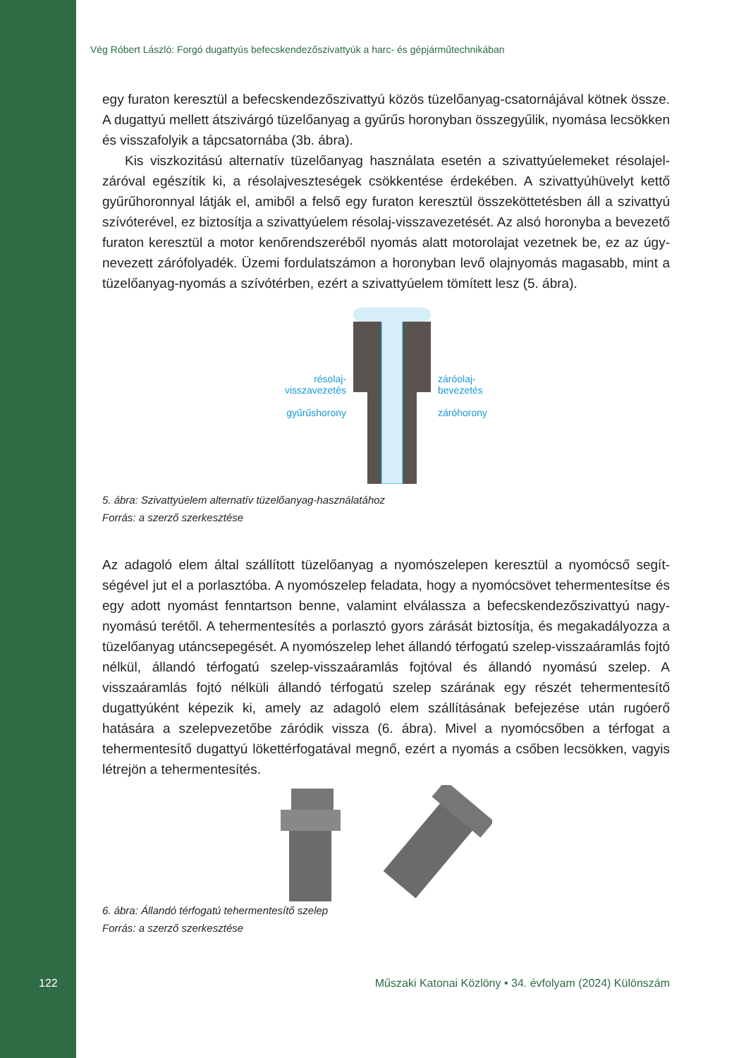Vég Róbert László: Forgó dugattyús befecskendezőszivattyúk a harc- és gépjárműtechnikában
egy furaton keresztül a befecskendezőszivattyú közös tüzelőanyag-csatornájával kötnek össze. A dugattyú mellett átszivárgó tüzelőanyag a gyűrűs horonyban összegyűlik, nyomása lecsökken és visszafolyik a tápcsatornába (3b. ábra).
Kis viszkozitású alternatív tüzelőanyag használata esetén a szivattyúelemeket résolajel­záróval egészítik ki, a résolajveszteségek csökkentése érdekében. A szivattyúhüvelyt kettő gyűrűhoronnyal látják el, amiből a felső egy furaton keresztül összeköttetésben áll a szivattyú szívóterével, ez biztosítja a szivattyúelem résolaj-visszavezetését. Az alsó horonyba a bevezető furaton keresztül a motor kenőrendszeréből nyomás alatt motorolajat vezetnek be, ez az úgy­nevezett zárófolyadék. Üzemi fordulatszámon a horonyban levő olajnyomás magasabb, mint a tüzelőanyag-nyomás a szívótérben, ezért a szivattyúelem tömített lesz (5. ábra).
résolaj-
visszavezetés
gyűrűshorony
záróolaj-
bevezetés
záróhorony
5. ábra: Szivattyúelem alternatív tüzelőanyag-használatához
Forrás: a szerző szerkesztése
Az adagoló elem által szállított tüzelőanyag a nyomószelepen keresztül a nyomócső segít­ségével jut el a porlasztóba. A nyomószelep feladata, hogy a nyomócsövet tehermentesítse és egy adott nyomást fenntartson benne, valamint elválassza a befecskendezőszivattyú nagy­nyomású terétől. A tehermentesítés a porlasztó gyors zárását biztosítja, és megakadályozza a tüzelőanyag utáncsepegését. A nyomószelep lehet állandó térfogatú szelep-visszaáramlás fojtó nélkül, állandó térfogatú szelep-visszaáramlás fojtóval és állandó nyomású szelep. A visszaáramlás fojtó nélküli állandó térfogatú szelep szárának egy részét tehermentesítő dugattyúként képezik ki, amely az adagoló elem szállításának befejezése után rugóerő hatására a szelepvezetőbe záródik vissza (6. ábra). Mivel a nyomócsőben a térfogat a tehermentesítő dugattyú lökettérfogatával megnő, ezért a nyomás a csőben lecsökken, vagyis létrejön a te­hermentesítés.
6. ábra: Állandó térfogatú tehermentesítő szelep
Forrás: a szerző szerkesztése
122 Műszaki Katonai Közlöny • 34. évfolyam (2024) Különszám